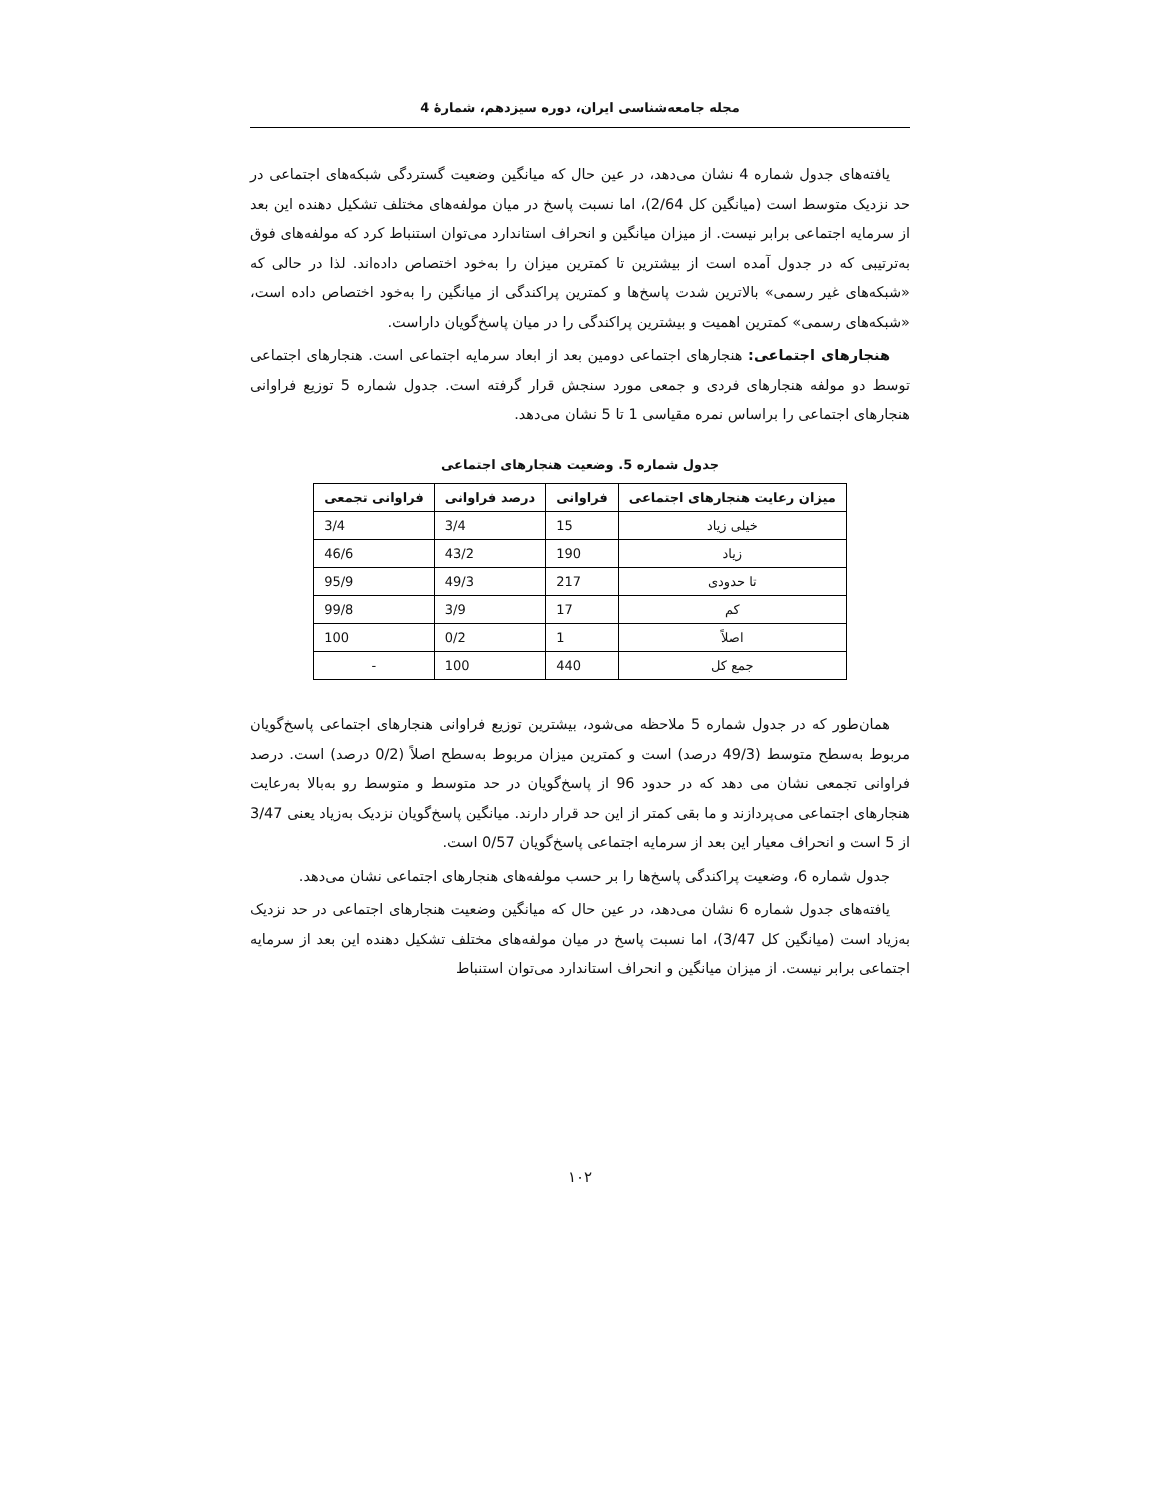مجله جامعه‌شناسی ایران، دوره سیزدهم، شمارهٔ 4
یافته‌های جدول شماره 4 نشان می‌دهد، در عین حال که میانگین وضعیت گستردگی شبکه‌های اجتماعی در حد نزدیک متوسط است (میانگین کل 2/64)، اما نسبت پاسخ در میان مولفه‌های مختلف تشکیل دهنده این بعد از سرمایه اجتماعی برابر نیست. از میزان میانگین و انحراف استاندارد می‌توان استنباط کرد که مولفه‌های فوق به‌ترتیبی که در جدول آمده است از بیشترین تا کمترین میزان را به‌خود اختصاص داده‌اند. لذا در حالی که «شبکه‌های غیر رسمی» بالاترین شدت پاسخ‌ها و کمترین پراکندگی از میانگین را به‌خود اختصاص داده است، «شبکه‌های رسمی» کمترین اهمیت و بیشترین پراکندگی را در میان پاسخ‌گویان داراست.
هنجارهای اجتماعی: هنجارهای اجتماعی دومین بعد از ابعاد سرمایه اجتماعی است. هنجارهای اجتماعی توسط دو مولفه هنجارهای فردی و جمعی مورد سنجش قرار گرفته است. جدول شماره 5 توزیع فراوانی هنجارهای اجتماعی را براساس نمره مقیاسی 1 تا 5 نشان می‌دهد.
جدول شماره 5. وضعیت هنجارهای اجتماعی
| میزان رعایت هنجارهای اجتماعی | فراوانی | درصد فراوانی | فراوانی تجمعی |
| --- | --- | --- | --- |
| خیلی زیاد | 15 | 3/4 | 3/4 |
| زیاد | 190 | 43/2 | 46/6 |
| تا حدودی | 217 | 49/3 | 95/9 |
| کم | 17 | 3/9 | 99/8 |
| اصلاً | 1 | 0/2 | 100 |
| جمع کل | 440 | 100 | - |
همان‌طور که در جدول شماره 5 ملاحظه می‌شود، بیشترین توزیع فراوانی هنجارهای اجتماعی پاسخ‌گویان مربوط به‌سطح متوسط (49/3 درصد) است و کمترین میزان مربوط به‌سطح اصلاً (0/2 درصد) است. درصد فراوانی تجمعی نشان می دهد که در حدود 96 از پاسخ‌گویان در حد متوسط و متوسط رو به‌بالا به‌رعایت هنجارهای اجتماعی می‌پردازند و ما بقی کمتر از این حد قرار دارند. میانگین پاسخ‌گویان نزدیک به‌زیاد یعنی 3/47 از 5 است و انحراف معیار این بعد از سرمایه اجتماعی پاسخ‌گویان 0/57 است.
جدول شماره 6، وضعیت پراکندگی پاسخ‌ها را بر حسب مولفه‌های هنجارهای اجتماعی نشان می‌دهد.
یافته‌های جدول شماره 6 نشان می‌دهد، در عین حال که میانگین وضعیت هنجارهای اجتماعی در حد نزدیک به‌زیاد است (میانگین کل 3/47)، اما نسبت پاسخ در میان مولفه‌های مختلف تشکیل دهنده این بعد از سرمایه اجتماعی برابر نیست. از میزان میانگین و انحراف استاندارد می‌توان استنباط
۱۰۲